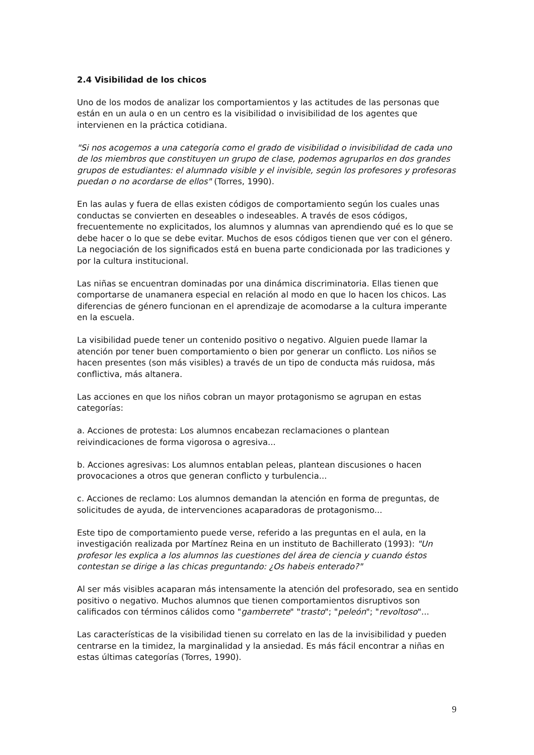2.4 Visibilidad de los chicos
Uno de los modos de analizar los comportamientos y las actitudes de las personas que están en un aula o en un centro es la visibilidad o invisibilidad de los agentes que intervienen en la práctica cotidiana.
"Si nos acogemos a una categoría como el grado de visibilidad o invisibilidad de cada uno de los miembros que constituyen un grupo de clase, podemos agruparlos en dos grandes grupos de estudiantes: el alumnado visible y el invisible, según los profesores y profesoras puedan o no acordarse de ellos" (Torres, 1990).
En las aulas y fuera de ellas existen códigos de comportamiento según los cuales unas conductas se convierten en deseables o indeseables. A través de esos códigos, frecuentemente no explicitados, los alumnos y alumnas van aprendiendo qué es lo que se debe hacer o lo que se debe evitar. Muchos de esos códigos tienen que ver con el género. La negociación de los significados está en buena parte condicionada por las tradiciones y por la cultura institucional.
Las niñas se encuentran dominadas por una dinámica discriminatoria. Ellas tienen que comportarse de unamanera especial en relación al modo en que lo hacen los chicos. Las diferencias de género funcionan en el aprendizaje de acomodarse a la cultura imperante en la escuela.
La visibilidad puede tener un contenido positivo o negativo. Alguien puede llamar la atención por tener buen comportamiento o bien por generar un conflicto. Los niños se hacen presentes (son más visibles) a través de un tipo de conducta más ruidosa, más conflictiva, más altanera.
Las acciones en que los niños cobran un mayor protagonismo se agrupan en estas categorías:
a. Acciones de protesta: Los alumnos encabezan reclamaciones o plantean reivindicaciones de forma vigorosa o agresiva...
b. Acciones agresivas: Los alumnos entablan peleas, plantean discusiones o hacen provocaciones a otros que generan conflicto y turbulencia...
c. Acciones de reclamo: Los alumnos demandan la atención en forma de preguntas, de solicitudes de ayuda, de intervenciones acaparadoras de protagonismo...
Este tipo de comportamiento puede verse, referido a las preguntas en el aula, en la investigación realizada por Martínez Reina en un instituto de Bachillerato (1993): "Un profesor les explica a los alumnos las cuestiones del área de ciencia y cuando éstos contestan se dirige a las chicas preguntando: ¿Os habeis enterado?"
Al ser más visibles acaparan más intensamente la atención del profesorado, sea en sentido positivo o negativo. Muchos alumnos que tienen comportamientos disruptivos son calificados con términos cálidos como "gamberrete" "trasto"; "peleón"; "revoltoso"...
Las características de la visibilidad tienen su correlato en las de la invisibilidad y pueden centrarse en la timidez, la marginalidad y la ansiedad. Es más fácil encontrar a niñas en estas últimas categorías (Torres, 1990).
9